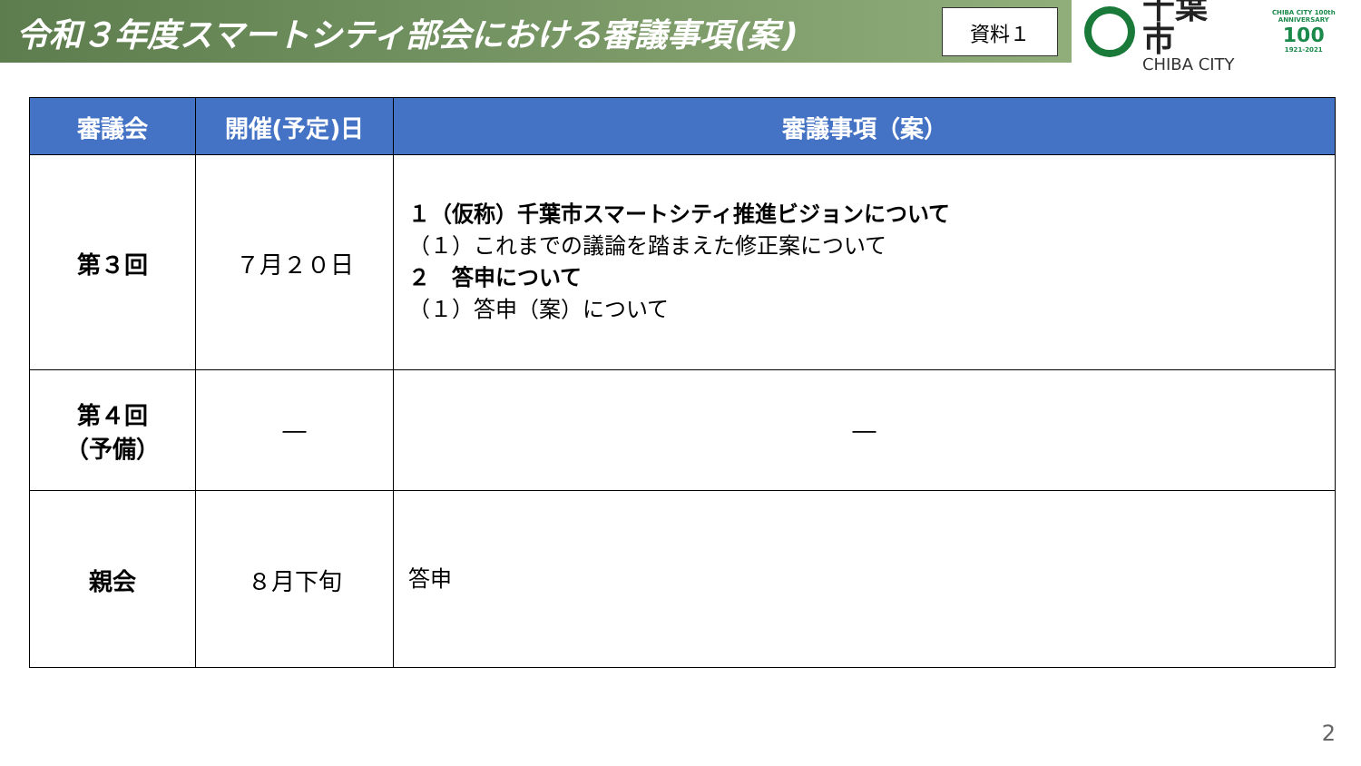令和３年度スマートシティ部会における審議事項(案)
資料１
千葉市
CHIBA CITY
CHIBA CITY 100th ANNIVERSARY
100
1921-2021
| 審議会 | 開催(予定)日 | 審議事項（案） |
| --- | --- | --- |
| 第３回 | ７月２０日 | １（仮称）千葉市スマートシティ推進ビジョンについて （１）これまでの議論を踏まえた修正案について ２ 答申について （１）答申（案）について |
| 第４回 （予備） | ― | ― |
| 親会 | ８月下旬 | 答申 |
2